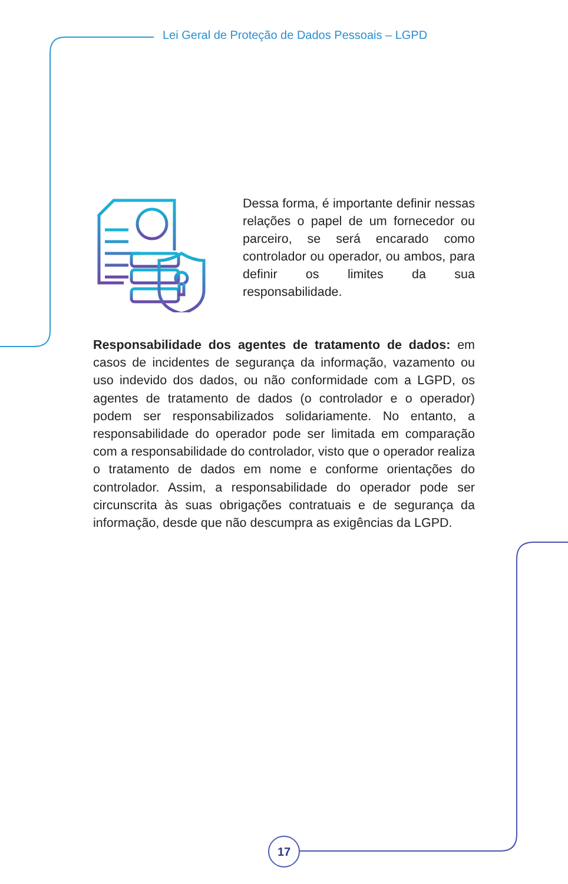Lei Geral de Proteção de Dados Pessoais – LGPD
Dessa forma, é importante definir nessas relações o papel de um fornecedor ou parceiro, se será encarado como controlador ou operador, ou ambos, para definir os limites da sua responsabilidade.
Responsabilidade dos agentes de tratamento de dados: em casos de incidentes de segurança da informação, vazamento ou uso indevido dos dados, ou não conformidade com a LGPD, os agentes de tratamento de dados (o controlador e o operador) podem ser responsabilizados solidariamente. No entanto, a responsabilidade do operador pode ser limitada em comparação com a responsabilidade do controlador, visto que o operador realiza o tratamento de dados em nome e conforme orientações do controlador. Assim, a responsabilidade do operador pode ser circunscrita às suas obrigações contratuais e de segurança da informação, desde que não descumpra as exigências da LGPD.
17